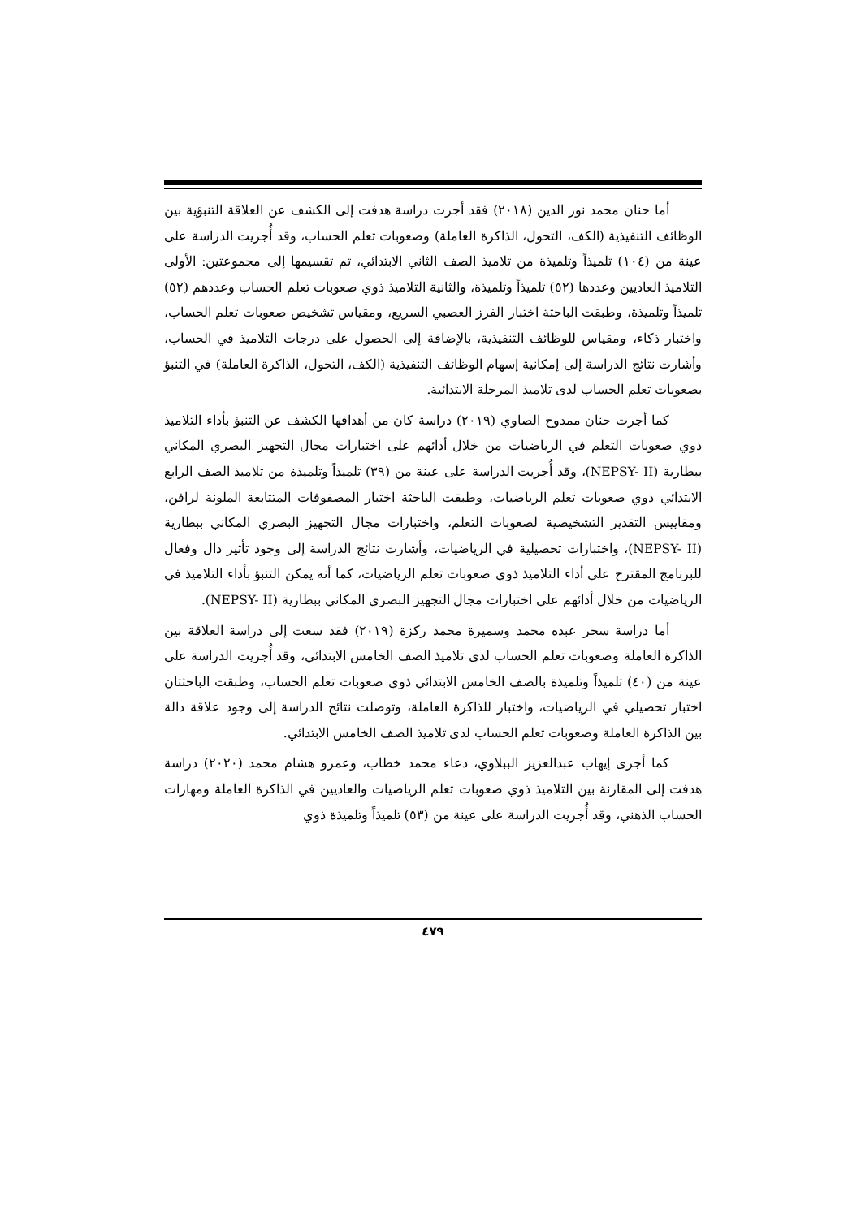أما حنان محمد نور الدين (٢٠١٨) فقد أجرت دراسة هدفت إلى الكشف عن العلاقة التنبؤية بين الوظائف التنفيذية (الكف، التحول، الذاكرة العاملة) وصعوبات تعلم الحساب، وقد أُجريت الدراسة على عينة من (١٠٤) تلميذاً وتلميذة من تلاميذ الصف الثاني الابتدائي، تم تقسيمها إلى مجموعتين: الأولى التلاميذ العاديين وعددها (٥٢) تلميذاً وتلميذة، والثانية التلاميذ ذوي صعوبات تعلم الحساب وعددهم (٥٢) تلميذاً وتلميذة، وطبقت الباحثة اختبار الفرز العصبي السريع، ومقياس تشخيص صعوبات تعلم الحساب، واختبار ذكاء، ومقياس للوظائف التنفيذية، بالإضافة إلى الحصول على درجات التلاميذ في الحساب، وأشارت نتائج الدراسة إلى إمكانية إسهام الوظائف التنفيذية (الكف، التحول، الذاكرة العاملة) في التنبؤ بصعوبات تعلم الحساب لدى تلاميذ المرحلة الابتدائية.
كما أجرت حنان ممدوح الصاوي (٢٠١٩) دراسة كان من أهدافها الكشف عن التنبؤ بأداء التلاميذ ذوي صعوبات التعلم في الرياضيات من خلال أدائهم على اختبارات مجال التجهيز البصري المكاني ببطارية (NEPSY- II)، وقد أُجريت الدراسة على عينة من (٣٩) تلميذاً وتلميذة من تلاميذ الصف الرابع الابتدائي ذوي صعوبات تعلم الرياضيات، وطبقت الباحثة اختبار المصفوفات المتتابعة الملونة لرافن، ومقاييس التقدير التشخيصية لصعوبات التعلم، واختبارات مجال التجهيز البصري المكاني ببطارية (NEPSY- II)، واختبارات تحصيلية في الرياضيات، وأشارت نتائج الدراسة إلى وجود تأثير دال وفعال للبرنامج المقترح على أداء التلاميذ ذوي صعوبات تعلم الرياضيات، كما أنه يمكن التنبؤ بأداء التلاميذ في الرياضيات من خلال أدائهم على اختبارات مجال التجهيز البصري المكاني ببطارية (NEPSY- II).
أما دراسة سحر عبده محمد وسميرة محمد ركزة (٢٠١٩) فقد سعت إلى دراسة العلاقة بين الذاكرة العاملة وصعوبات تعلم الحساب لدى تلاميذ الصف الخامس الابتدائي، وقد أُجريت الدراسة على عينة من (٤٠) تلميذاً وتلميذة بالصف الخامس الابتدائي ذوي صعوبات تعلم الحساب، وطبقت الباحثتان اختبار تحصيلي في الرياضيات، واختبار للذاكرة العاملة، وتوصلت نتائج الدراسة إلى وجود علاقة دالة بين الذاكرة العاملة وصعوبات تعلم الحساب لدى تلاميذ الصف الخامس الابتدائي.
كما أجرى إيهاب عبدالعزيز الببلاوي، دعاء محمد خطاب، وعمرو هشام محمد (٢٠٢٠) دراسة هدفت إلى المقارنة بين التلاميذ ذوي صعوبات تعلم الرياضيات والعاديين في الذاكرة العاملة ومهارات الحساب الذهني، وقد أُجريت الدراسة على عينة من (٥٣) تلميذاً وتلميذة ذوي
٤٧٩